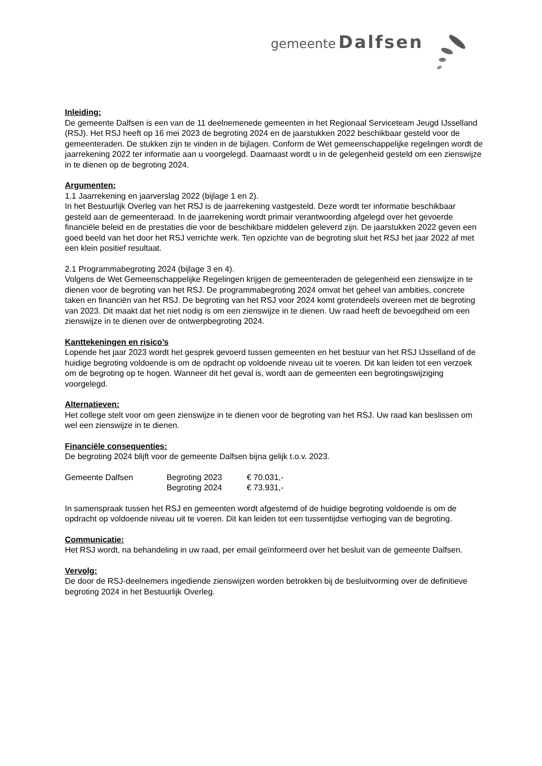gemeente Dalfsen
Inleiding:
De gemeente Dalfsen is een van de 11 deelnemenede gemeenten in het Regionaal Serviceteam Jeugd IJsselland (RSJ). Het RSJ heeft op 16 mei 2023 de begroting 2024 en de jaarstukken 2022 beschikbaar gesteld voor de gemeenteraden. De stukken zijn te vinden in de bijlagen. Conform de Wet gemeenschappelijke regelingen wordt de jaarrekening 2022 ter informatie aan u voorgelegd. Daarnaast wordt u in de gelegenheid gesteld om een zienswijze in te dienen op de begroting 2024.
Argumenten:
1.1 Jaarrekening en jaarverslag 2022 (bijlage 1 en 2).
In het Bestuurlijk Overleg van het RSJ is de jaarrekening vastgesteld. Deze wordt ter informatie beschikbaar gesteld aan de gemeenteraad. In de jaarrekening wordt primair verantwoording afgelegd over het gevoerde financiële beleid en de prestaties die voor de beschikbare middelen geleverd zijn. De jaarstukken 2022 geven een goed beeld van het door het RSJ verrichte werk. Ten opzichte van de begroting sluit het RSJ het jaar 2022 af met een klein positief resultaat.
2.1 Programmabegroting 2024 (bijlage 3 en 4).
Volgens de Wet Gemeenschappelijke Regelingen krijgen de gemeenteraden de gelegenheid een zienswijze in te dienen voor de begroting van het RSJ. De programmabegroting 2024 omvat het geheel van ambities, concrete taken en financiën van het RSJ. De begroting van het RSJ voor 2024 komt grotendeels overeen met de begroting van 2023. Dit maakt dat het niet nodig is om een zienswijze in te dienen. Uw raad heeft de bevoegdheid om een zienswijze in te dienen over de ontwerpbegroting 2024.
Kanttekeningen en risico’s
Lopende het jaar 2023 wordt het gesprek gevoerd tussen gemeenten en het bestuur van het RSJ IJsselland of de huidige begroting voldoende is om de opdracht op voldoende niveau uit te voeren. Dit kan leiden tot een verzoek om de begroting op te hogen. Wanneer dit het geval is, wordt aan de gemeenten een begrotingswijziging voorgelegd.
Alternatieven:
Het college stelt voor om geen zienswijze in te dienen voor de begroting van het RSJ. Uw raad kan beslissen om wel een zienswijze in te dienen.
Financiële consequenties:
De begroting 2024 blijft voor de gemeente Dalfsen bijna gelijk t.o.v. 2023.
| Gemeente Dalfsen | Begroting 2023 | € 70.031,- |
| | Begroting 2024 | € 73.931,- |
In samenspraak tussen het RSJ en gemeenten wordt afgestemd of de huidige begroting voldoende is om de opdracht op voldoende niveau uit te voeren. Dit kan leiden tot een tussentijdse verhoging van de begroting.
Communicatie:
Het RSJ wordt, na behandeling in uw raad, per email geïnformeerd over het besluit van de gemeente Dalfsen.
Vervolg:
De door de RSJ-deelnemers ingediende zienswijzen worden betrokken bij de besluitvorming over de definitieve begroting 2024 in het Bestuurlijk Overleg.